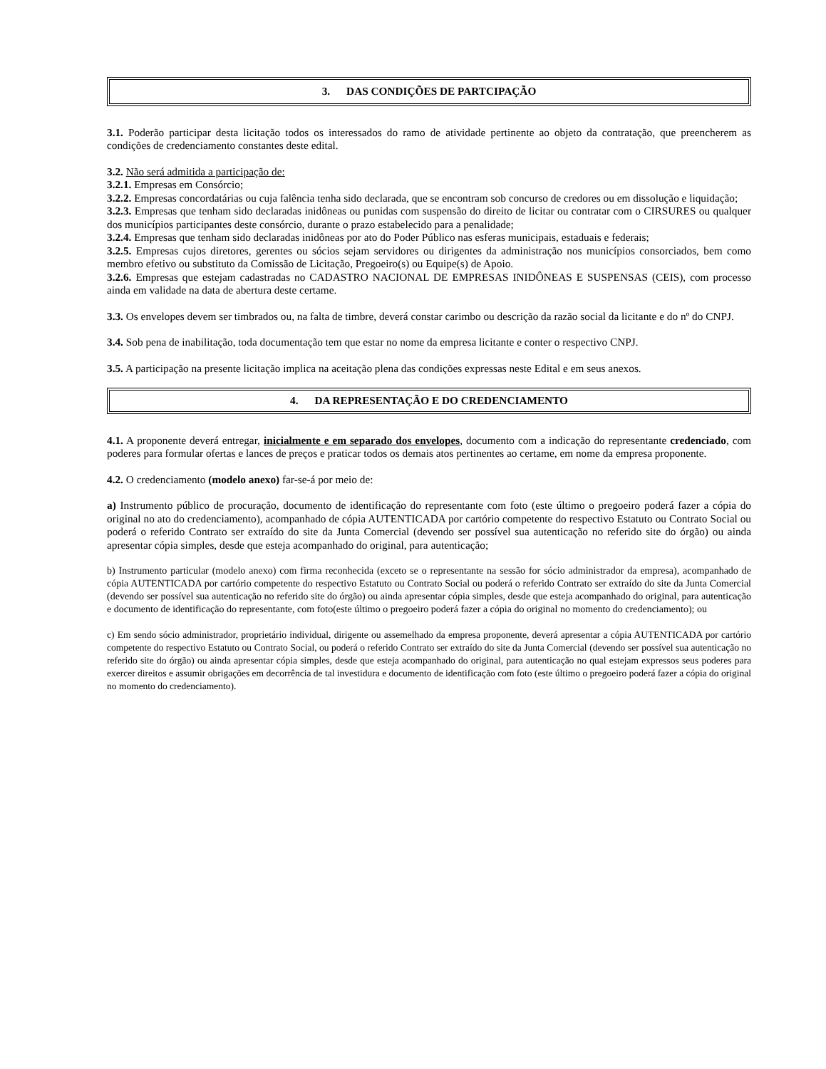3. DAS CONDIÇÕES DE PARTCIPAÇÃO
3.1. Poderão participar desta licitação todos os interessados do ramo de atividade pertinente ao objeto da contratação, que preencherem as condições de credenciamento constantes deste edital.
3.2. Não será admitida a participação de:
3.2.1. Empresas em Consórcio;
3.2.2. Empresas concordatárias ou cuja falência tenha sido declarada, que se encontram sob concurso de credores ou em dissolução e liquidação;
3.2.3. Empresas que tenham sido declaradas inidôneas ou punidas com suspensão do direito de licitar ou contratar com o CIRSURES ou qualquer dos municípios participantes deste consórcio, durante o prazo estabelecido para a penalidade;
3.2.4. Empresas que tenham sido declaradas inidôneas por ato do Poder Público nas esferas municipais, estaduais e federais;
3.2.5. Empresas cujos diretores, gerentes ou sócios sejam servidores ou dirigentes da administração nos municípios consorciados, bem como membro efetivo ou substituto da Comissão de Licitação, Pregoeiro(s) ou Equipe(s) de Apoio.
3.2.6. Empresas que estejam cadastradas no CADASTRO NACIONAL DE EMPRESAS INIDÔNEAS E SUSPENSAS (CEIS), com processo ainda em validade na data de abertura deste certame.
3.3. Os envelopes devem ser timbrados ou, na falta de timbre, deverá constar carimbo ou descrição da razão social da licitante e do nº do CNPJ.
3.4. Sob pena de inabilitação, toda documentação tem que estar no nome da empresa licitante e conter o respectivo CNPJ.
3.5. A participação na presente licitação implica na aceitação plena das condições expressas neste Edital e em seus anexos.
4. DA REPRESENTAÇÃO E DO CREDENCIAMENTO
4.1. A proponente deverá entregar, inicialmente e em separado dos envelopes, documento com a indicação do representante credenciado, com poderes para formular ofertas e lances de preços e praticar todos os demais atos pertinentes ao certame, em nome da empresa proponente.
4.2. O credenciamento (modelo anexo) far-se-á por meio de:
a) Instrumento público de procuração, documento de identificação do representante com foto (este último o pregoeiro poderá fazer a cópia do original no ato do credenciamento), acompanhado de cópia AUTENTICADA por cartório competente do respectivo Estatuto ou Contrato Social ou poderá o referido Contrato ser extraído do site da Junta Comercial (devendo ser possível sua autenticação no referido site do órgão) ou ainda apresentar cópia simples, desde que esteja acompanhado do original, para autenticação;
b) Instrumento particular (modelo anexo) com firma reconhecida (exceto se o representante na sessão for sócio administrador da empresa), acompanhado de cópia AUTENTICADA por cartório competente do respectivo Estatuto ou Contrato Social ou poderá o referido Contrato ser extraído do site da Junta Comercial (devendo ser possível sua autenticação no referido site do órgão) ou ainda apresentar cópia simples, desde que esteja acompanhado do original, para autenticação e documento de identificação do representante, com foto(este último o pregoeiro poderá fazer a cópia do original no momento do credenciamento); ou
c) Em sendo sócio administrador, proprietário individual, dirigente ou assemelhado da empresa proponente, deverá apresentar a cópia AUTENTICADA por cartório competente do respectivo Estatuto ou Contrato Social, ou poderá o referido Contrato ser extraído do site da Junta Comercial (devendo ser possível sua autenticação no referido site do órgão) ou ainda apresentar cópia simples, desde que esteja acompanhado do original, para autenticação no qual estejam expressos seus poderes para exercer direitos e assumir obrigações em decorrência de tal investidura e documento de identificação com foto (este último o pregoeiro poderá fazer a cópia do original no momento do credenciamento).